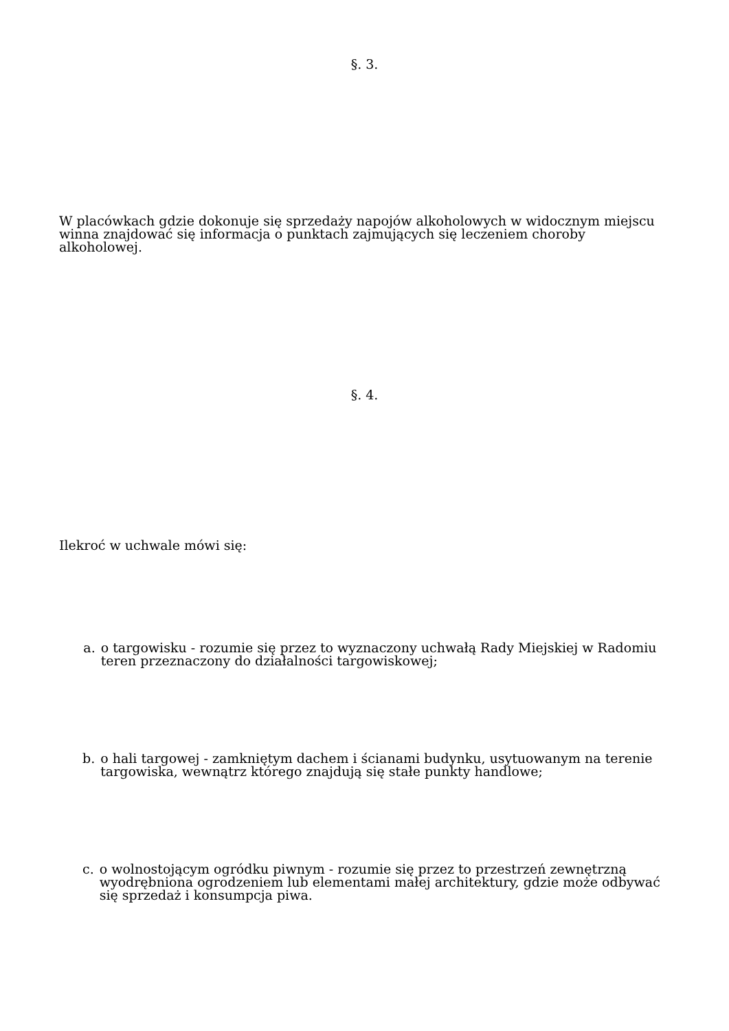§. 3.
W placówkach gdzie dokonuje się sprzedaży napojów alkoholowych w widocznym miejscu winna znajdować się informacja o punktach zajmujących się leczeniem choroby alkoholowej.
§. 4.
Ilekroć w uchwale mówi się:
a. o targowisku - rozumie się przez to wyznaczony uchwałą Rady Miejskiej w Radomiu teren przeznaczony do działalności targowiskowej;
b. o hali targowej - zamkniętym dachem i ścianami budynku, usytuowanym na terenie targowiska, wewnątrz którego znajdują się stałe punkty handlowe;
c. o wolnostojącym ogródku piwnym - rozumie się przez to przestrzeń zewnętrzną wyodrębniona ogrodzeniem lub elementami małej architektury, gdzie może odbywać się sprzedaż i konsumpcja piwa.